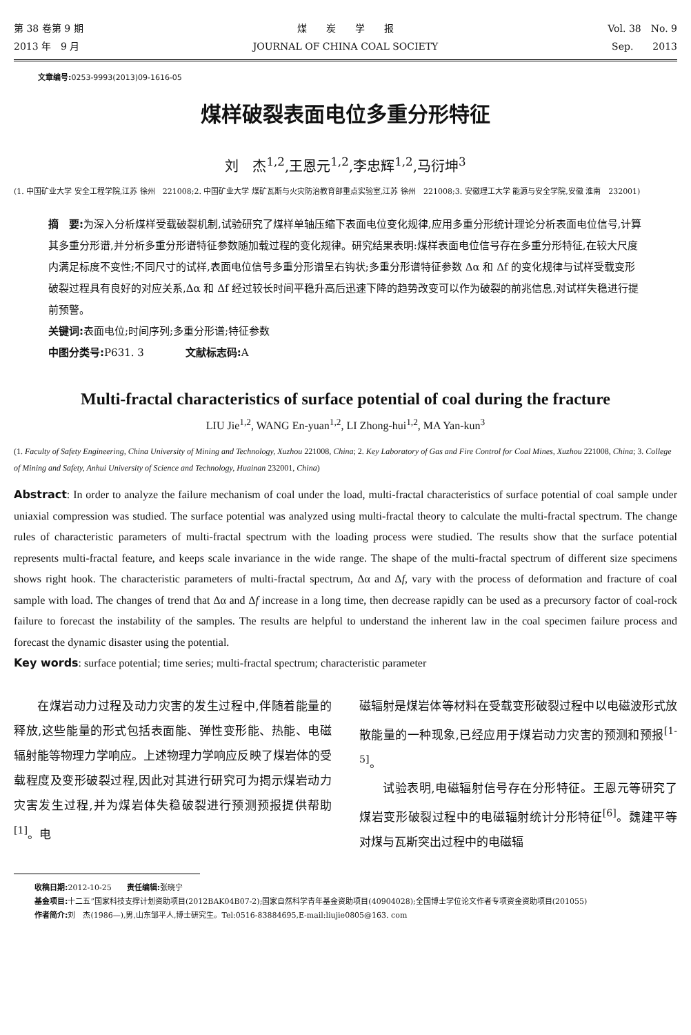第 38 卷第 9 期
2013 年　9 月
煤　　炭　　学　　报
JOURNAL OF CHINA COAL SOCIETY
Vol. 38　No. 9
Sep.　　2013
文章编号: 0253-9993(2013)09-1616-05
煤样破裂表面电位多重分形特征
刘　杰<sup>1,2</sup>,王恩元<sup>1,2</sup>,李忠辉<sup>1,2</sup>,马衍坤<sup>3</sup>
(1. 中国矿业大学 安全工程学院,江苏 徐州　221008;2. 中国矿业大学 煤矿瓦斯与火灾防治教育部重点实验室,江苏 徐州　221008;3. 安徽理工大学 能源与安全学院,安徽 淮南　232001)
摘　要: 为深入分析煤样受载破裂机制,试验研究了煤样单轴压缩下表面电位变化规律,应用多重分形统计理论分析表面电位信号,计算其多重分形谱,并分析多重分形谱特征参数随加载过程的变化规律。研究结果表明:煤样表面电位信号存在多重分形特征,在较大尺度内满足标度不变性;不同尺寸的试样,表面电位信号多重分形谱呈右钩状;多重分形谱特征参数 Δα 和 Δf 的变化规律与试样受载变形破裂过程具有良好的对应关系,Δα 和 Δf 经过较长时间平稳升高后迅速下降的趋势改变可以作为破裂的前兆信息,对试样失稳进行提前预警。
关键词: 表面电位;时间序列;多重分形谱;特征参数
中图分类号: P631. 3　　　　文献标志码: A
Multi-fractal characteristics of surface potential of coal during the fracture
LIU Jie<sup>1,2</sup>, WANG En-yuan<sup>1,2</sup>, LI Zhong-hui<sup>1,2</sup>, MA Yan-kun<sup>3</sup>
(1. Faculty of Safety Engineering, China University of Mining and Technology, Xuzhou 221008, China; 2. Key Laboratory of Gas and Fire Control for Coal Mines, Xuzhou 221008, China; 3. College of Mining and Safety, Anhui University of Science and Technology, Huainan 232001, China)
Abstract: In order to analyze the failure mechanism of coal under the load, multi-fractal characteristics of surface potential of coal sample under uniaxial compression was studied. The surface potential was analyzed using multi-fractal theory to calculate the multi-fractal spectrum. The change rules of characteristic parameters of multi-fractal spectrum with the loading process were studied. The results show that the surface potential represents multi-fractal feature, and keeps scale invariance in the wide range. The shape of the multi-fractal spectrum of different size specimens shows right hook. The characteristic parameters of multi-fractal spectrum, Δα and Δf, vary with the process of deformation and fracture of coal sample with load. The changes of trend that Δα and Δf increase in a long time, then decrease rapidly can be used as a precursory factor of coal-rock failure to forecast the instability of the samples. The results are helpful to understand the inherent law in the coal specimen failure process and forecast the dynamic disaster using the potential.
Key words: surface potential; time series; multi-fractal spectrum; characteristic parameter
在煤岩动力过程及动力灾害的发生过程中,伴随着能量的释放,这些能量的形式包括表面能、弹性变形能、热能、电磁辐射能等物理力学响应。上述物理力学响应反映了煤岩体的受载程度及变形破裂过程,因此对其进行研究可为揭示煤岩动力灾害发生过程,并为煤岩体失稳破裂进行预测预报提供帮助<sup>[1]</sup>。电
磁辐射是煤岩体等材料在受载变形破裂过程中以电磁波形式放散能量的一种现象,已经应用于煤岩动力灾害的预测和预报<sup>[1-5]</sup>。
试验表明,电磁辐射信号存在分形特征。王恩元等研究了煤岩变形破裂过程中的电磁辐射统计分形特征<sup>[6]</sup>。魏建平等对煤与瓦斯突出过程中的电磁辐
收稿日期: 2012-10-25　　责任编辑: 张晓宁
基金项目: 十二五”国家科技支撑计划资助项目(2012BAK04B07-2);国家自然科学青年基金资助项目(40904028);全国博士学位论文作者专项资金资助项目(201055)
作者简介: 刘　杰(1986—),男,山东邹平人,博士研究生。Tel:0516-83884695,E-mail:liujie0805@163. com